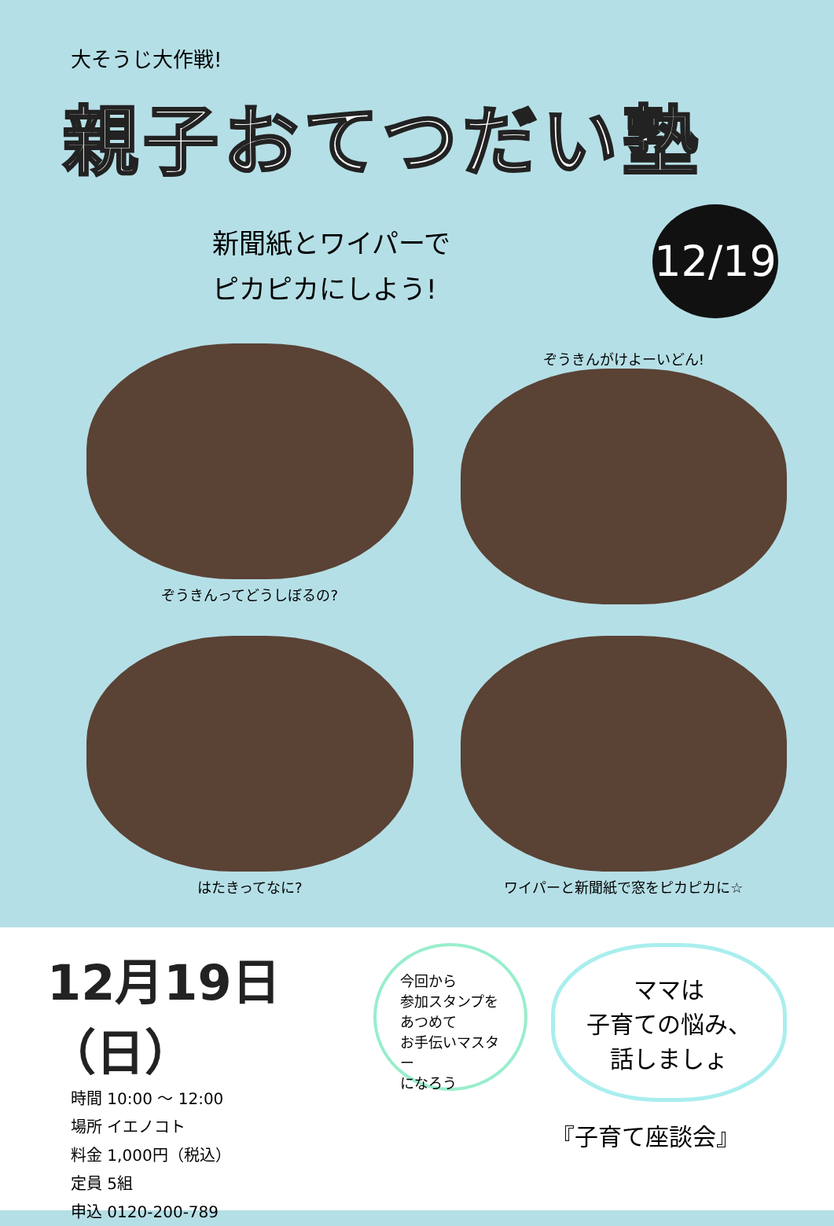大そうじ大作戦!
親子おてつだい塾
新聞紙とワイパーで
ピカピカにしよう!
12/19
ぞうきんってどうしぼるの?
ぞうきんがけよーいどん!
はたきってなに?
ワイパーと新聞紙で窓をピカピカに☆
12月19日（日）
時間 10:00 〜 12:00
場所 イエノコト
料金 1,000円（税込）
定員 5組
申込 0120-200-789
今回から
参加スタンプを
あつめて
お手伝いマスター
になろう
ママは
子育ての悩み、
話しましょ
『子育て座談会』